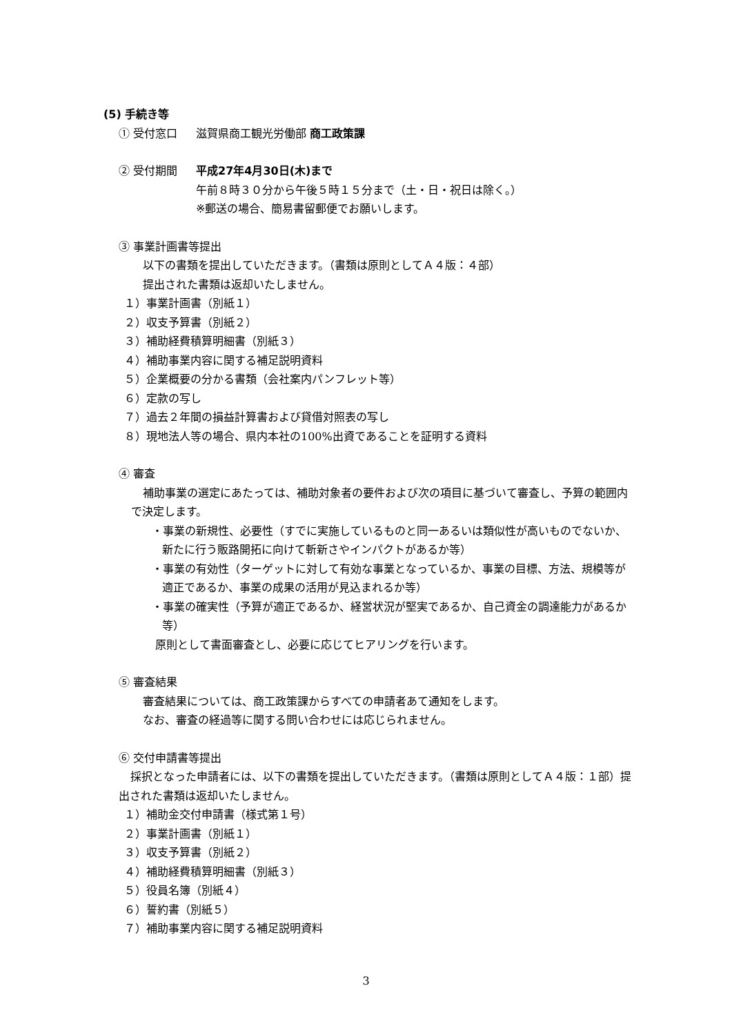(5) 手続き等
① 受付窓口 滋賀県商工観光労働部 商工政策課
② 受付期間 平成27年4月30日(木)まで
午前８時３０分から午後５時１５分まで（土・日・祝日は除く。）
※郵送の場合、簡易書留郵便でお願いします。
③ 事業計画書等提出
以下の書類を提出していただきます。（書類は原則としてＡ４版：４部）
提出された書類は返却いたしません。
１）事業計画書（別紙１）
２）収支予算書（別紙２）
３）補助経費積算明細書（別紙３）
４）補助事業内容に関する補足説明資料
５）企業概要の分かる書類（会社案内パンフレット等）
６）定款の写し
７）過去２年間の損益計算書および貸借対照表の写し
８）現地法人等の場合、県内本社の100%出資であることを証明する資料
④ 審査
補助事業の選定にあたっては、補助対象者の要件および次の項目に基づいて審査し、予算の範囲内で決定します。
・事業の新規性、必要性（すでに実施しているものと同一あるいは類似性が高いものでないか、新たに行う販路開拓に向けて斬新さやインパクトがあるか等）
・事業の有効性（ターゲットに対して有効な事業となっているか、事業の目標、方法、規模等が適正であるか、事業の成果の活用が見込まれるか等）
・事業の確実性（予算が適正であるか、経営状況が堅実であるか、自己資金の調達能力があるか等）
原則として書面審査とし、必要に応じてヒアリングを行います。
⑤ 審査結果
審査結果については、商工政策課からすべての申請者あて通知をします。
なお、審査の経過等に関する問い合わせには応じられません。
⑥ 交付申請書等提出
採択となった申請者には、以下の書類を提出していただきます。（書類は原則としてＡ４版：１部）提出された書類は返却いたしません。
１）補助金交付申請書（様式第１号）
２）事業計画書（別紙１）
３）収支予算書（別紙２）
４）補助経費積算明細書（別紙３）
５）役員名簿（別紙４）
６）誓約書（別紙５）
７）補助事業内容に関する補足説明資料
3